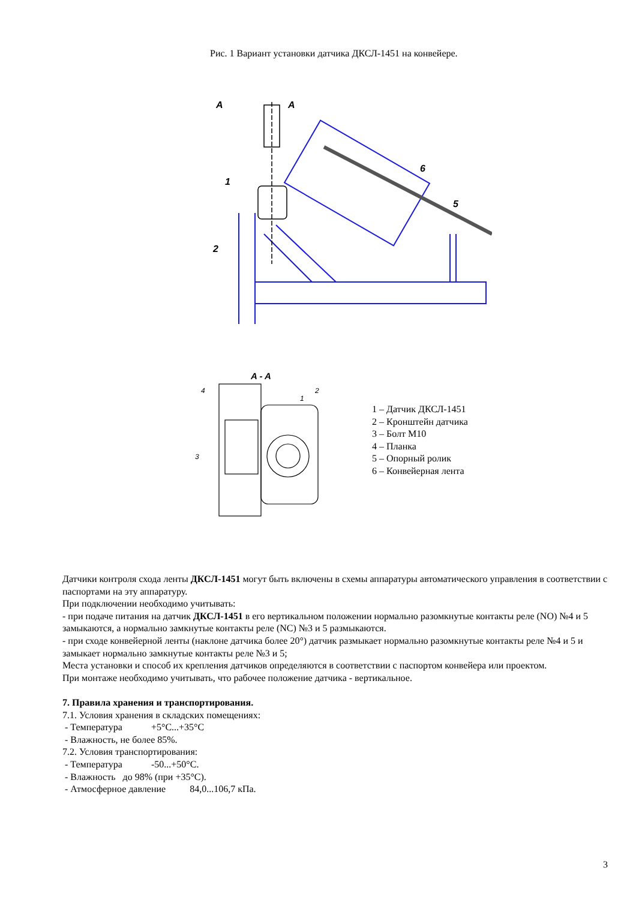Рис. 1 Вариант установки датчика ДКСЛ-1451 на конвейере.
A
A
1
2
6
5
A - A
4
2
1
3
1 – Датчик ДКСЛ-1451
2 – Кронштейн датчика
3 – Болт М10
4 – Планка
5 – Опорный ролик
6 – Конвейерная лента
Датчики контроля схода ленты ДКСЛ-1451 могут быть включены в схемы аппаратуры автоматического управления в соответствии с паспортами на эту аппаратуру.
При подключении необходимо учитывать:
- при подаче питания на датчик ДКСЛ-1451 в его вертикальном положении нормально разомкнутые контакты реле (NO) №4 и 5 замыкаются, а нормально замкнутые контакты реле (NC) №3 и 5 размыкаются.
- при сходе конвейерной ленты (наклоне датчика более 20°) датчик размыкает нормально разомкнутые контакты реле №4 и 5 и замыкает нормально замкнутые контакты реле №3 и 5;
Места установки и способ их крепления датчиков определяются в соответствии с паспортом конвейера или проектом.
При монтаже необходимо учитывать, что рабочее положение датчика - вертикальное.
7. Правила хранения и транспортирования.
7.1. Условия хранения в складских помещениях:
- Температура +5°С...+35°С
- Влажность, не более 85%.
7.2. Условия транспортирования:
- Температура -50...+50°С.
- Влажность до 98% (при +35°С).
- Атмосферное давление 84,0...106,7 кПа.
3